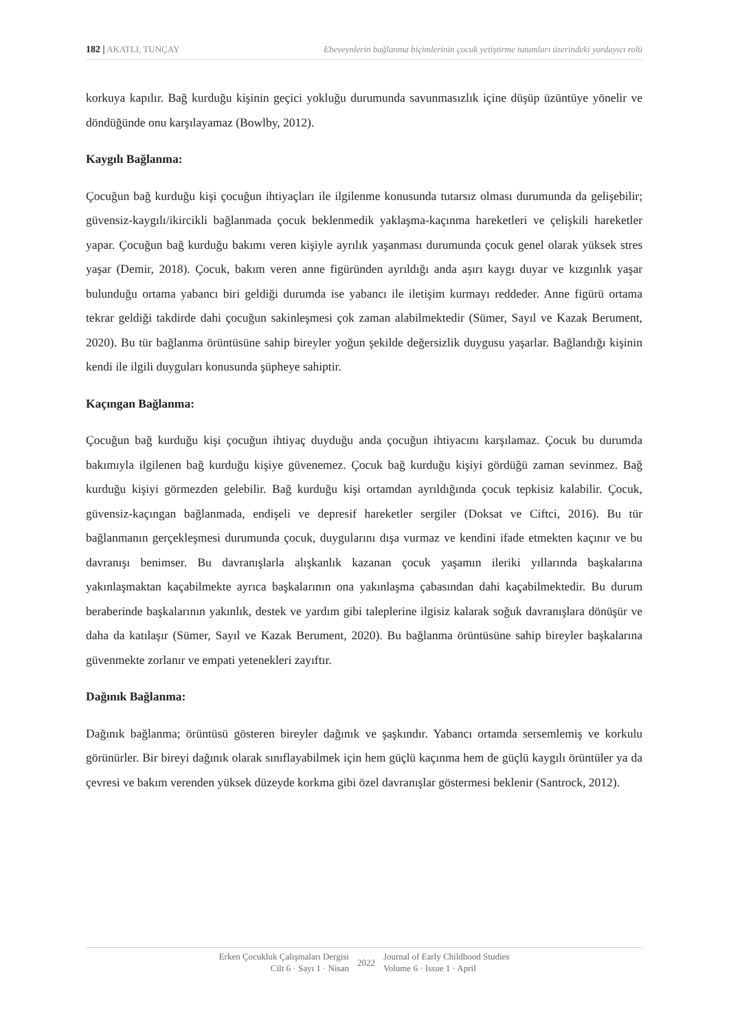182 | AKATLI, TUNÇAY Ebeveynlerin bağlanma biçimlerinin çocuk yetiştirme tutumları üzerindeki yordayıcı rolü
korkuya kapılır. Bağ kurduğu kişinin geçici yokluğu durumunda savunmasızlık içine düşüp üzüntüye yönelir ve döndüğünde onu karşılayamaz (Bowlby, 2012).
Kaygılı Bağlanma:
Çocuğun bağ kurduğu kişi çocuğun ihtiyaçları ile ilgilenme konusunda tutarsız olması durumunda da gelişebilir; güvensiz-kaygılı/ikircikli bağlanmada çocuk beklenmedik yaklaşma-kaçınma hareketleri ve çelişkili hareketler yapar. Çocuğun bağ kurduğu bakımı veren kişiyle ayrılık yaşanması durumunda çocuk genel olarak yüksek stres yaşar (Demir, 2018). Çocuk, bakım veren anne figüründen ayrıldığı anda aşırı kaygı duyar ve kızgınlık yaşar bulunduğu ortama yabancı biri geldiği durumda ise yabancı ile iletişim kurmayı reddeder. Anne figürü ortama tekrar geldiği takdirde dahi çocuğun sakinleşmesi çok zaman alabilmektedir (Sümer, Sayıl ve Kazak Berument, 2020). Bu tür bağlanma örüntüsüne sahip bireyler yoğun şekilde değersizlik duygusu yaşarlar. Bağlandığı kişinin kendi ile ilgili duyguları konusunda şüpheye sahiptir.
Kaçıngan Bağlanma:
Çocuğun bağ kurduğu kişi çocuğun ihtiyaç duyduğu anda çocuğun ihtiyacını karşılamaz. Çocuk bu durumda bakımıyla ilgilenen bağ kurduğu kişiye güvenemez. Çocuk bağ kurduğu kişiyi gördüğü zaman sevinmez. Bağ kurduğu kişiyi görmezden gelebilir. Bağ kurduğu kişi ortamdan ayrıldığında çocuk tepkisiz kalabilir. Çocuk, güvensiz-kaçıngan bağlanmada, endişeli ve depresif hareketler sergiler (Doksat ve Ciftci, 2016). Bu tür bağlanmanın gerçekleşmesi durumunda çocuk, duygularını dışa vurmaz ve kendini ifade etmekten kaçınır ve bu davranışı benimser. Bu davranışlarla alışkanlık kazanan çocuk yaşamın ileriki yıllarında başkalarına yakınlaşmaktan kaçabilmekte ayrıca başkalarının ona yakınlaşma çabasından dahi kaçabilmektedir. Bu durum beraberinde başkalarının yakınlık, destek ve yardım gibi taleplerine ilgisiz kalarak soğuk davranışlara dönüşür ve daha da katılaşır (Sümer, Sayıl ve Kazak Berument, 2020). Bu bağlanma örüntüsüne sahip bireyler başkalarına güvenmekte zorlanır ve empati yetenekleri zayıftır.
Dağınık Bağlanma:
Dağınık bağlanma; örüntüsü gösteren bireyler dağınık ve şaşkındır. Yabancı ortamda sersemlemiş ve korkulu görünürler. Bir bireyi dağınık olarak sınıflayabilmek için hem güçlü kaçınma hem de güçlü kaygılı örüntüler ya da çevresi ve bakım verenden yüksek düzeyde korkma gibi özel davranışlar göstermesi beklenir (Santrock, 2012).
Erken Çocukluk Çalışmaları Dergisi
Cilt 6 · Sayı 1 · Nisan
2022
Journal of Early Childhood Studies
Volume 6 · Issue 1 · April